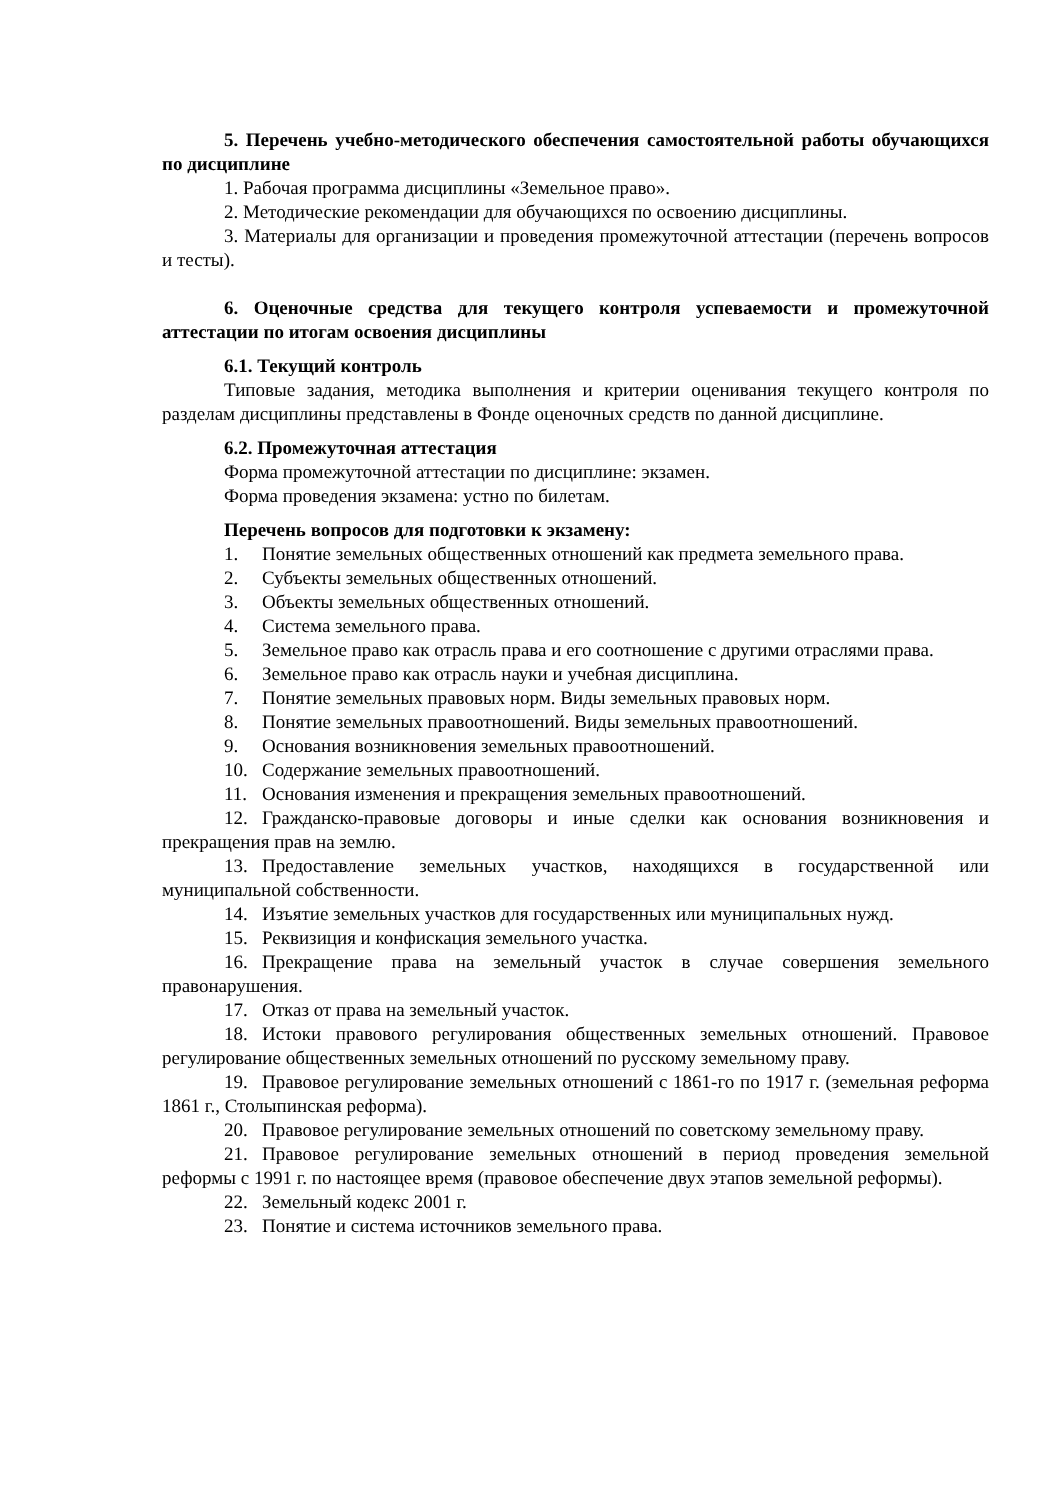5. Перечень учебно-методического обеспечения самостоятельной работы обучающихся по дисциплине
1. Рабочая программа дисциплины «Земельное право».
2. Методические рекомендации для обучающихся по освоению дисциплины.
3. Материалы для организации и проведения промежуточной аттестации (перечень вопросов и тесты).
6. Оценочные средства для текущего контроля успеваемости и промежуточной аттестации по итогам освоения дисциплины
6.1. Текущий контроль
Типовые задания, методика выполнения и критерии оценивания текущего контроля по разделам дисциплины представлены в Фонде оценочных средств по данной дисциплине.
6.2. Промежуточная аттестация
Форма промежуточной аттестации по дисциплине: экзамен.
Форма проведения экзамена: устно по билетам.
Перечень вопросов для подготовки к экзамену:
1. Понятие земельных общественных отношений как предмета земельного права.
2. Субъекты земельных общественных отношений.
3. Объекты земельных общественных отношений.
4. Система земельного права.
5. Земельное право как отрасль права и его соотношение с другими отраслями права.
6. Земельное право как отрасль науки и учебная дисциплина.
7. Понятие земельных правовых норм. Виды земельных правовых норм.
8. Понятие земельных правоотношений. Виды земельных правоотношений.
9. Основания возникновения земельных правоотношений.
10. Содержание земельных правоотношений.
11. Основания изменения и прекращения земельных правоотношений.
12. Гражданско-правовые договоры и иные сделки как основания возникновения и прекращения прав на землю.
13. Предоставление земельных участков, находящихся в государственной или муниципальной собственности.
14. Изъятие земельных участков для государственных или муниципальных нужд.
15. Реквизиция и конфискация земельного участка.
16. Прекращение права на земельный участок в случае совершения земельного правонарушения.
17. Отказ от права на земельный участок.
18. Истоки правового регулирования общественных земельных отношений. Правовое регулирование общественных земельных отношений по русскому земельному праву.
19. Правовое регулирование земельных отношений с 1861-го по 1917 г. (земельная реформа 1861 г., Столыпинская реформа).
20. Правовое регулирование земельных отношений по советскому земельному праву.
21. Правовое регулирование земельных отношений в период проведения земельной реформы с 1991 г. по настоящее время (правовое обеспечение двух этапов земельной реформы).
22. Земельный кодекс 2001 г.
23. Понятие и система источников земельного права.